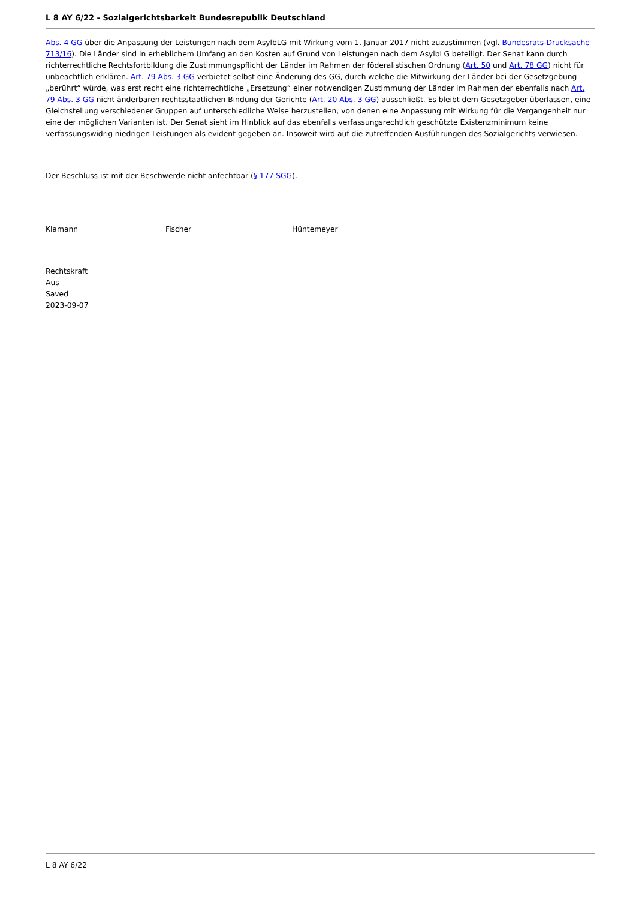L 8 AY 6/22 - Sozialgerichtsbarkeit Bundesrepublik Deutschland
Abs. 4 GG über die Anpassung der Leistungen nach dem AsylbLG mit Wirkung vom 1. Januar 2017 nicht zuzustimmen (vgl. Bundesrats-Drucksache 713/16). Die Länder sind in erheblichem Umfang an den Kosten auf Grund von Leistungen nach dem AsylbLG beteiligt. Der Senat kann durch richterrechtliche Rechtsfortbildung die Zustimmungspflicht der Länder im Rahmen der föderalistischen Ordnung (Art. 50 und Art. 78 GG) nicht für unbeachtlich erklären. Art. 79 Abs. 3 GG verbietet selbst eine Änderung des GG, durch welche die Mitwirkung der Länder bei der Gesetzgebung „berührt“ würde, was erst recht eine richterrechtliche „Ersetzung“ einer notwendigen Zustimmung der Länder im Rahmen der ebenfalls nach Art. 79 Abs. 3 GG nicht änderbaren rechtsstaatlichen Bindung der Gerichte (Art. 20 Abs. 3 GG) ausschließt. Es bleibt dem Gesetzgeber überlassen, eine Gleichstellung verschiedener Gruppen auf unterschiedliche Weise herzustellen, von denen eine Anpassung mit Wirkung für die Vergangenheit nur eine der möglichen Varianten ist. Der Senat sieht im Hinblick auf das ebenfalls verfassungsrechtlich geschützte Existenzminimum keine verfassungswidrig niedrigen Leistungen als evident gegeben an. Insoweit wird auf die zutreffenden Ausführungen des Sozialgerichts verwiesen.
Der Beschluss ist mit der Beschwerde nicht anfechtbar (§ 177 SGG).
Klamann Fischer Hüntemeyer
Rechtskraft
Aus
Saved
2023-09-07
L 8 AY 6/22